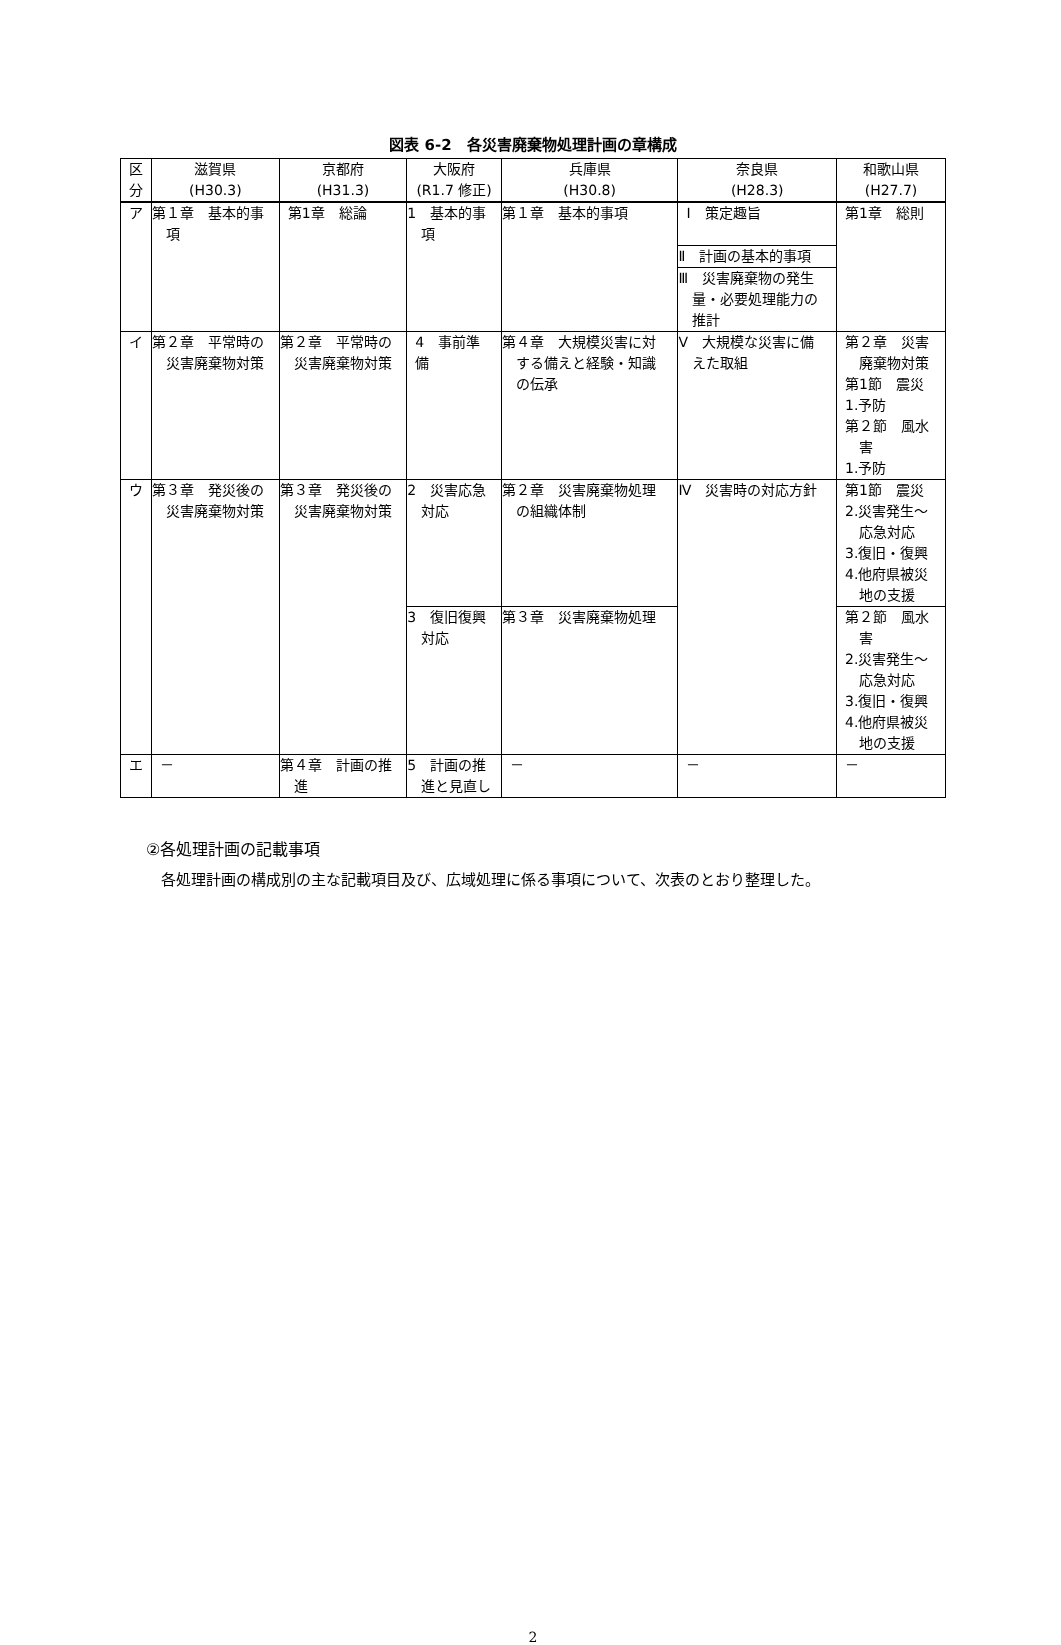図表 6-2　各災害廃棄物処理計画の章構成
| 区 分 | 滋賀県 (H30.3) | 京都府 (H31.3) | 大阪府 (R1.7 修正) | 兵庫県 (H30.8) | 奈良県 (H28.3) | 和歌山県 (H27.7) |
| --- | --- | --- | --- | --- | --- | --- |
| ア | 第１章 基本的事項 | 第1章 総論 | 1 基本的事項 | 第１章 基本的事項 | Ⅰ 策定趣旨 | 第1章 総則 |
| | | | | | Ⅱ 計画の基本的事項 | |
| | | | | | Ⅲ 災害廃棄物の発生量・必要処理能力の推計 | |
| イ | 第２章 平常時の災害廃棄物対策 | 第２章 平常時の災害廃棄物対策 | 4 事前準備 | 第４章 大規模災害に対する備えと経験・知識の伝承 | Ⅴ 大規模な災害に備えた取組 | 第２章 災害廃棄物対策 第1節 震災 1.予防 第２節 風水害 1.予防 |
| ウ | 第３章 発災後の災害廃棄物対策 | 第３章 発災後の災害廃棄物対策 | 2 災害応急対応 | 第２章 災害廃棄物処理の組織体制 | Ⅳ 災害時の対応方針 | 第1節 震災 2.災害発生～応急対応 3.復旧・復興 4.他府県被災地の支援 |
| | | | 3 復旧復興対応 | 第３章 災害廃棄物処理 | | 第２節 風水害 2.災害発生～応急対応 3.復旧・復興 4.他府県被災地の支援 |
| エ | － | 第４章 計画の推進 | 5 計画の推進と見直し | － | － | － |
②各処理計画の記載事項
各処理計画の構成別の主な記載項目及び、広域処理に係る事項について、次表のとおり整理した。
2